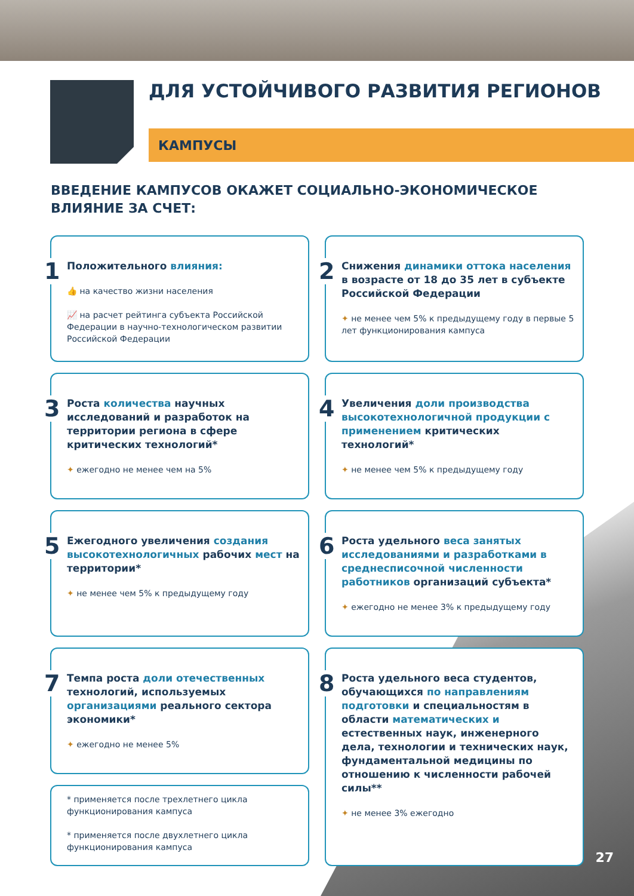ДЛЯ УСТОЙЧИВОГО РАЗВИТИЯ РЕГИОНОВ
КАМПУСЫ
ВВЕДЕНИЕ КАМПУСОВ ОКАЖЕТ СОЦИАЛЬНО-ЭКОНОМИЧЕСКОЕ
ВЛИЯНИЕ ЗА СЧЕТ:
1
Положительного влияния:
👍 на качество жизни населения
📈 на расчет рейтинга субъекта Российской Федерации в научно-технологическом развитии Российской Федерации
2
Снижения динамики оттока населения в возрасте от 18 до 35 лет в субъекте Российской Федерации
✦ не менее чем 5% к предыдущему году в первые 5 лет функционирования кампуса
3
Роста количества научных исследований и разработок на территории региона в сфере критических технологий*
✦ ежегодно не менее чем на 5%
4
Увеличения доли производства высокотехнологичной продукции с применением критических технологий*
✦ не менее чем 5% к предыдущему году
5
Ежегодного увеличения создания высокотехнологичных рабочих мест на территории*
✦ не менее чем 5% к предыдущему году
6
Роста удельного веса занятых исследованиями и разработками в среднесписочной численности работников организаций субъекта*
✦ ежегодно не менее 3% к предыдущему году
7
Темпа роста доли отечественных технологий, используемых организациями реального сектора экономики*
✦ ежегодно не менее 5%
* применяется после трехлетнего цикла функционирования кампуса
* применяется после двухлетнего цикла функционирования кампуса
8
Роста удельного веса студентов, обучающихся по направлениям подготовки и специальностям в области математических и естественных наук, инженерного дела, технологии и технических наук, фундаментальной медицины по отношению к численности рабочей силы**
✦ не менее 3% ежегодно
27